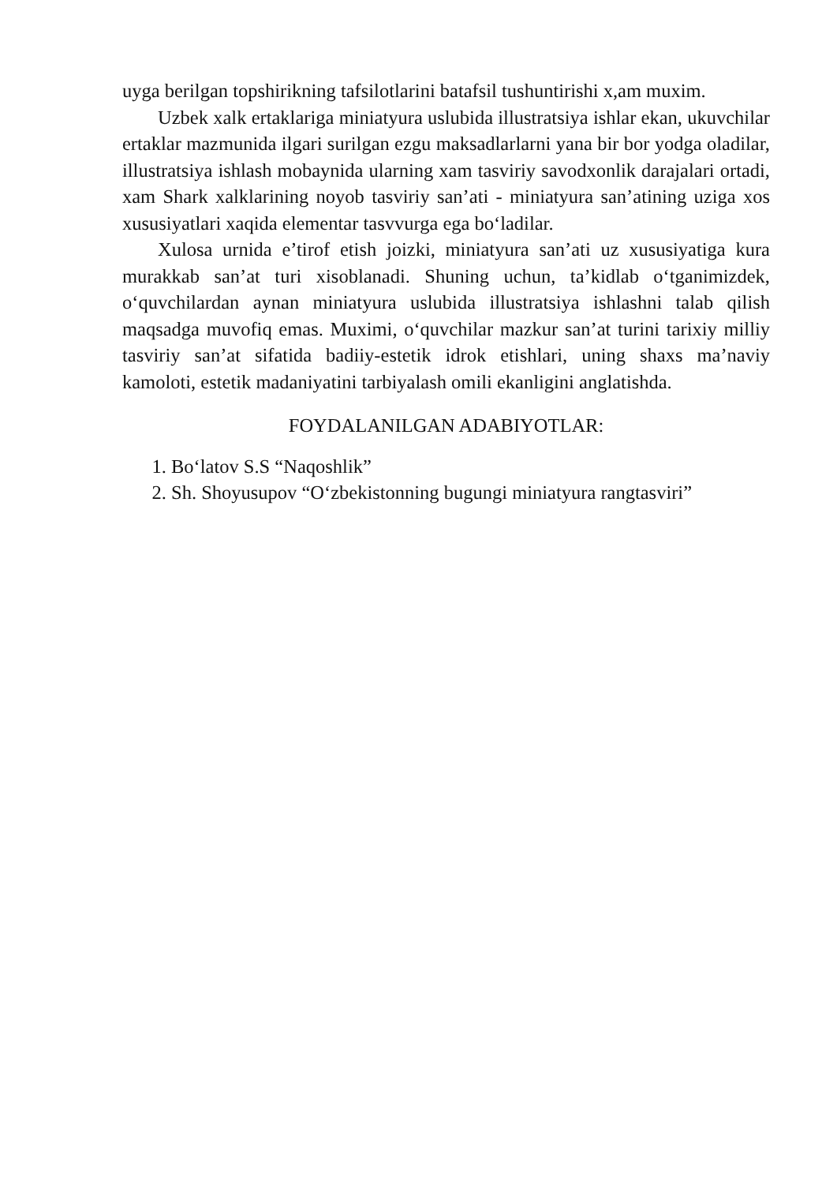uyga berilgan topshirikning tafsilotlarini batafsil tushuntirishi x,am muxim.
Uzbek xalk ertaklariga miniatyura uslubida illustratsiya ishlar ekan, ukuvchilar ertaklar mazmunida ilgari surilgan ezgu maksadlarlarni yana bir bor yodga oladilar, illustratsiya ishlash mobaynida ularning xam tasviriy savodxonlik darajalari ortadi, xam Shark xalklarining noyob tasviriy san’ati - miniatyura san’atining uziga xos xususiyatlari xaqida elementar tasvvurga ega bo‘ladilar.
Xulosa urnida e’tirof etish joizki, miniatyura san’ati uz xususiyatiga kura murakkab san’at turi xisoblanadi. Shuning uchun, ta’kidlab o‘tganimizdek, o‘quvchilardan aynan miniatyura uslubida illustratsiya ishlashni talab qilish maqsadga muvofiq emas. Muximi, o‘quvchilar mazkur san’at turini tarixiy milliy tasviriy san’at sifatida badiiy-estetik idrok etishlari, uning shaxs ma’naviy kamoloti, estetik madaniyatini tarbiyalash omili ekanligini anglatishda.
FOYDALANILGAN ADABIYOTLAR:
1. Bo‘latov S.S “Naqoshlik”
2. Sh. Shoyusupov “O‘zbekistonning bugungi miniatyura rangtasviri”